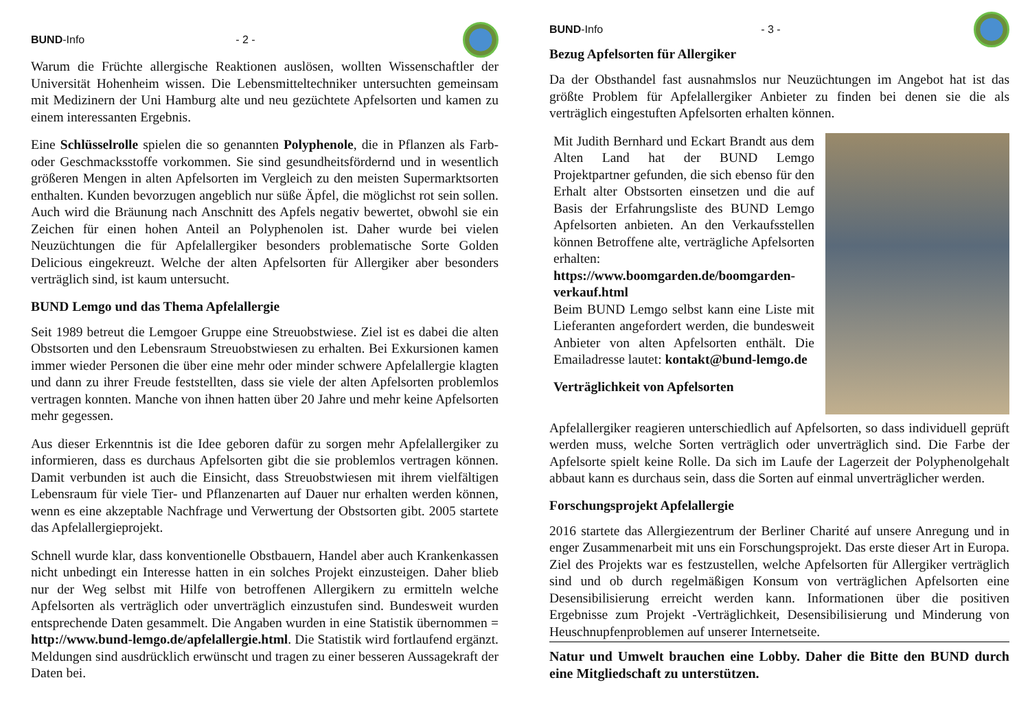BUND -Info - 2 -
Warum die Früchte allergische Reaktionen auslösen, wollten Wissenschaftler der Universität Hohenheim wissen. Die Lebensmitteltechniker untersuchten gemeinsam mit Medizinern der Uni Hamburg alte und neu gezüchtete Apfelsorten und kamen zu einem interessanten Ergebnis.
Eine Schlüsselrolle spielen die so genannten Polyphenole, die in Pflanzen als Farb- oder Geschmacksstoffe vorkommen. Sie sind gesundheitsfördernd und in wesentlich größeren Mengen in alten Apfelsorten im Vergleich zu den meisten Supermarktsorten enthalten. Kunden bevorzugen angeblich nur süße Äpfel, die möglichst rot sein sollen. Auch wird die Bräunung nach Anschnitt des Apfels negativ bewertet, obwohl sie ein Zeichen für einen hohen Anteil an Polyphenolen ist. Daher wurde bei vielen Neuzüchtungen die für Apfelallergiker besonders problematische Sorte Golden Delicious eingekreuzt. Welche der alten Apfelsorten für Allergiker aber besonders verträglich sind, ist kaum untersucht.
BUND Lemgo und das Thema Apfelallergie
Seit 1989 betreut die Lemgoer Gruppe eine Streuobstwiese. Ziel ist es dabei die alten Obstsorten und den Lebensraum Streuobstwiesen zu erhalten. Bei Exkursionen kamen immer wieder Personen die über eine mehr oder minder schwere Apfelallergie klagten und dann zu ihrer Freude feststellten, dass sie viele der alten Apfelsorten problemlos vertragen konnten. Manche von ihnen hatten über 20 Jahre und mehr keine Apfelsorten mehr gegessen.
Aus dieser Erkenntnis ist die Idee geboren dafür zu sorgen mehr Apfelallergiker zu informieren, dass es durchaus Apfelsorten gibt die sie problemlos vertragen können. Damit verbunden ist auch die Einsicht, dass Streuobstwiesen mit ihrem vielfältigen Lebensraum für viele Tier- und Pflanzenarten auf Dauer nur erhalten werden können, wenn es eine akzeptable Nachfrage und Verwertung der Obstsorten gibt. 2005 startete das Apfelallergieprojekt.
Schnell wurde klar, dass konventionelle Obstbauern, Handel aber auch Krankenkassen nicht unbedingt ein Interesse hatten in ein solches Projekt einzusteigen. Daher blieb nur der Weg selbst mit Hilfe von betroffenen Allergikern zu ermitteln welche Apfelsorten als verträglich oder unverträglich einzustufen sind. Bundesweit wurden entsprechende Daten gesammelt. Die Angaben wurden in eine Statistik übernommen = http://www.bund-lemgo.de/apfelallergie.html. Die Statistik wird fortlaufend ergänzt. Meldungen sind ausdrücklich erwünscht und tragen zu einer besseren Aussagekraft der Daten bei.
BUND -Info - 3 -
Bezug Apfelsorten für Allergiker
Da der Obsthandel fast ausnahmslos nur Neuzüchtungen im Angebot hat ist das größte Problem für Apfelallergiker Anbieter zu finden bei denen sie die als verträglich eingestuften Apfelsorten erhalten können.
Mit Judith Bernhard und Eckart Brandt aus dem Alten Land hat der BUND Lemgo Projektpartner gefunden, die sich ebenso für den Erhalt alter Obstsorten einsetzen und die auf Basis der Erfahrungsliste des BUND Lemgo Apfelsorten anbieten. An den Verkaufsstellen können Betroffene alte, verträgliche Apfelsorten erhalten: https://www.boomgarden.de/boomgarden-verkauf.html
Beim BUND Lemgo selbst kann eine Liste mit Lieferanten angefordert werden, die bundesweit Anbieter von alten Apfelsorten enthält. Die Emailadresse lautet: kontakt@bund-lemgo.de
Verträglichkeit von Apfelsorten
Apfelallergiker reagieren unterschiedlich auf Apfelsorten, so dass individuell geprüft werden muss, welche Sorten verträglich oder unverträglich sind. Die Farbe der Apfelsorte spielt keine Rolle. Da sich im Laufe der Lagerzeit der Polyphenolgehalt abbaut kann es durchaus sein, dass die Sorten auf einmal unverträglicher werden.
Forschungsprojekt Apfelallergie
2016 startete das Allergiezentrum der Berliner Charité auf unsere Anregung und in enger Zusammenarbeit mit uns ein Forschungsprojekt. Das erste dieser Art in Europa. Ziel des Projekts war es festzustellen, welche Apfelsorten für Allergiker verträglich sind und ob durch regelmäßigen Konsum von verträglichen Apfelsorten eine Desensibilisierung erreicht werden kann. Informationen über die positiven Ergebnisse zum Projekt -Verträglichkeit, Desensibilisierung und Minderung von Heuschnupfenproblemen auf unserer Internetseite.
Natur und Umwelt brauchen eine Lobby. Daher die Bitte den BUND durch eine Mitgliedschaft zu unterstützen.